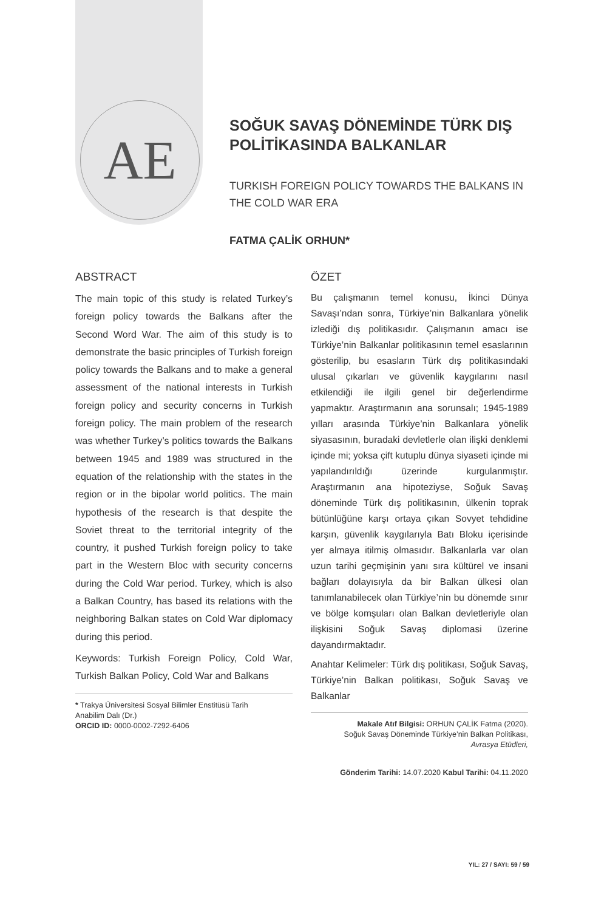AE
SOĞUK SAVAŞ DÖNEMİNDE TÜRK DIŞ POLİTİKASINDA BALKANLAR
TURKISH FOREIGN POLICY TOWARDS THE BALKANS IN THE COLD WAR ERA
FATMA ÇALİK ORHUN*
ABSTRACT
The main topic of this study is related Turkey’s foreign policy towards the Balkans after the Second Word War. The aim of this study is to demonstrate the basic principles of Turkish foreign policy towards the Balkans and to make a general assessment of the national interests in Turkish foreign policy and security concerns in Turkish foreign policy. The main problem of the research was whether Turkey’s politics towards the Balkans between 1945 and 1989 was structured in the equation of the relationship with the states in the region or in the bipolar world politics. The main hypothesis of the research is that despite the Soviet threat to the territorial integrity of the country, it pushed Turkish foreign policy to take part in the Western Bloc with security concerns during the Cold War period. Turkey, which is also a Balkan Country, has based its relations with the neighboring Balkan states on Cold War diplomacy during this period.
Keywords: Turkish Foreign Policy, Cold War, Turkish Balkan Policy, Cold War and Balkans
* Trakya Üniversitesi Sosyal Bilimler Enstitüsü Tarih
Anabilim Dalı (Dr.)
ORCID ID: 0000-0002-7292-6406
ÖZET
Bu çalışmanın temel konusu, İkinci Dünya Savaşı’ndan sonra, Türkiye’nin Balkanlara yönelik izlediği dış politikasıdır. Çalışmanın amacı ise Türkiye’nin Balkanlar politikasının temel esaslarının gösterilip, bu esasların Türk dış politikasındaki ulusal çıkarları ve güvenlik kaygılarını nasıl etkilendiği ile ilgili genel bir değerlendirme yapmaktır. Araştırmanın ana sorunsalı; 1945-1989 yılları arasında Türkiye’nin Balkanlara yönelik siyasasının, buradaki devletlerle olan ilişki denklemi içinde mi; yoksa çift kutuplu dünya siyaseti içinde mi yapılandırıldığı üzerinde kurgulanmıştır. Araştırmanın ana hipoteziyse, Soğuk Savaş döneminde Türk dış politikasının, ülkenin toprak bütünlüğüne karşı ortaya çıkan Sovyet tehdidine karşın, güvenlik kaygılarıyla Batı Bloku içerisinde yer almaya itilmiş olmasıdır. Balkanlarla var olan uzun tarihi geçmişinin yanı sıra kültürel ve insani bağları dolayısıyla da bir Balkan ülkesi olan tanımlanabilecek olan Türkiye’nin bu dönemde sınır ve bölge komşuları olan Balkan devletleriyle olan ilişkisini Soğuk Savaş diplomasi üzerine dayandırmaktadır.
Anahtar Kelimeler: Türk dış politikası, Soğuk Savaş, Türkiye’nin Balkan politikası, Soğuk Savaş ve Balkanlar
Makale Atıf Bilgisi: ORHUN ÇALİK Fatma (2020).
Soğuk Savaş Döneminde Türkiye’nin Balkan Politikası,
Avrasya Etüdleri,
Gönderim Tarihi: 14.07.2020 Kabul Tarihi: 04.11.2020
YIL: 27 / SAYI: 59 / 59